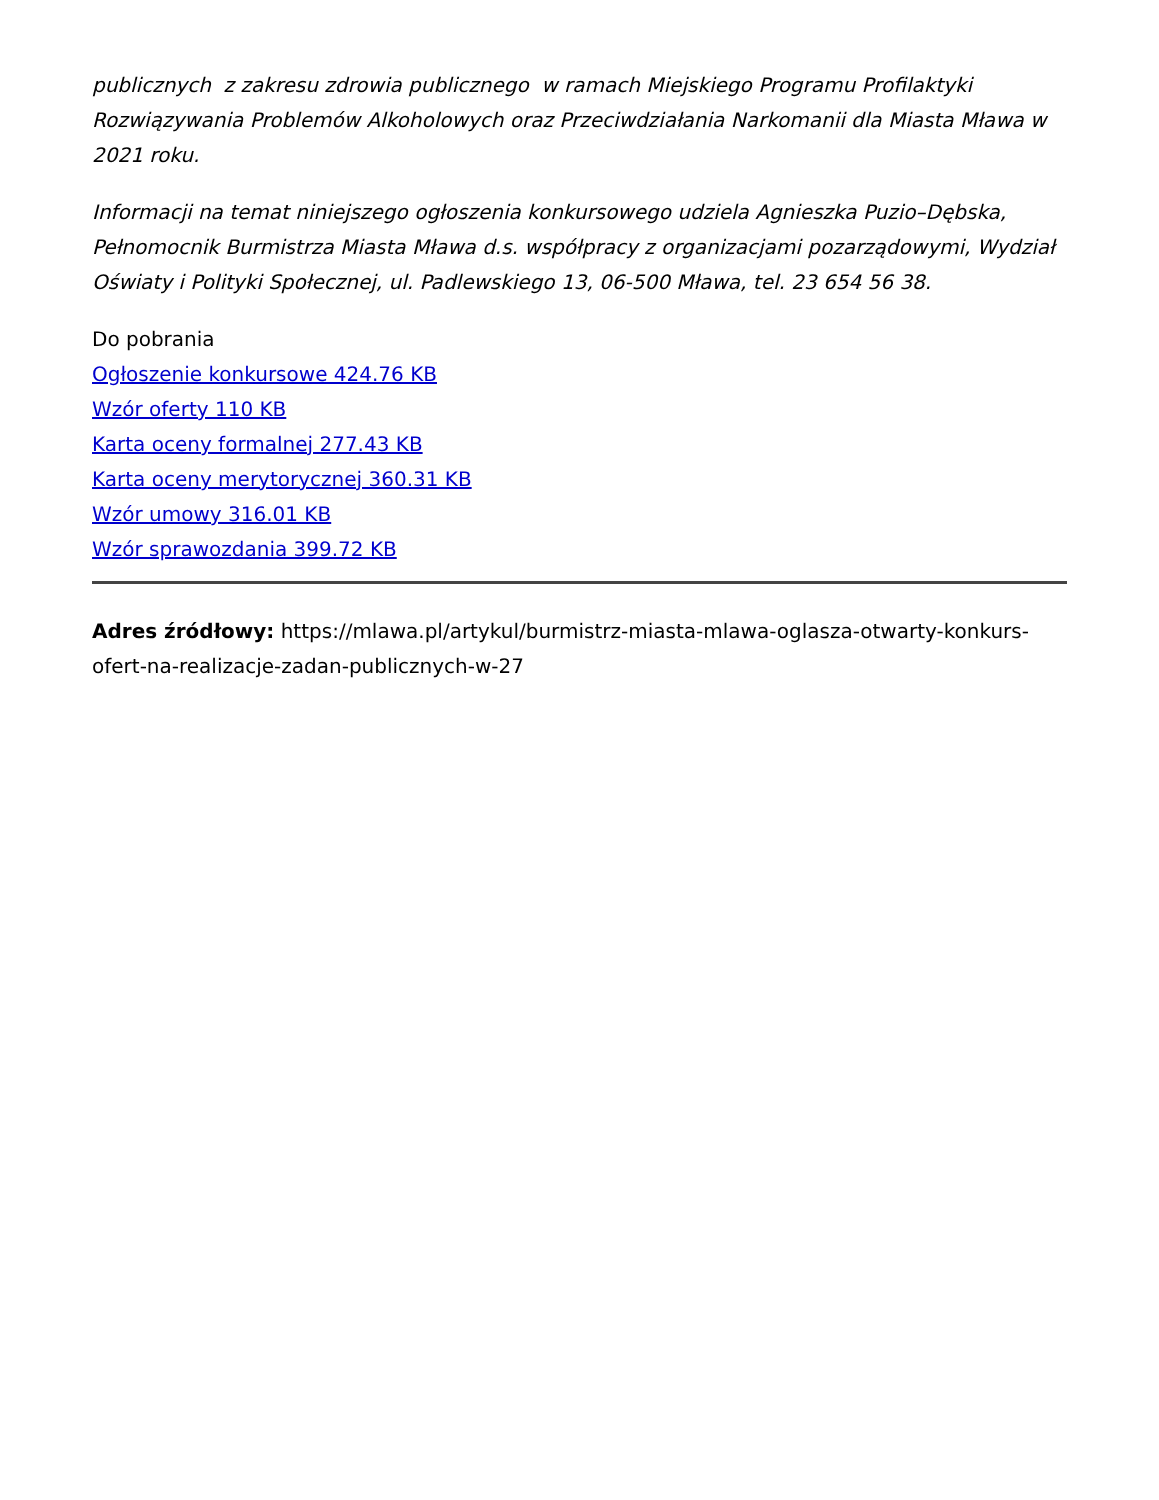publicznych z zakresu zdrowia publicznego w ramach Miejskiego Programu Profilaktyki Rozwiązywania Problemów Alkoholowych oraz Przeciwdziałania Narkomanii dla Miasta Mława w 2021 roku.
Informacji na temat niniejszego ogłoszenia konkursowego udziela Agnieszka Puzio–Dębska, Pełnomocnik Burmistrza Miasta Mława d.s. współpracy z organizacjami pozarządowymi, Wydział Oświaty i Polityki Społecznej, ul. Padlewskiego 13, 06-500 Mława, tel. 23 654 56 38.
Do pobrania
Ogłoszenie konkursowe 424.76 KB
Wzór oferty 110 KB
Karta oceny formalnej 277.43 KB
Karta oceny merytorycznej 360.31 KB
Wzór umowy 316.01 KB
Wzór sprawozdania 399.72 KB
Adres źródłowy: https://mlawa.pl/artykul/burmistrz-miasta-mlawa-oglasza-otwarty-konkurs-ofert-na-realizacje-zadan-publicznych-w-27